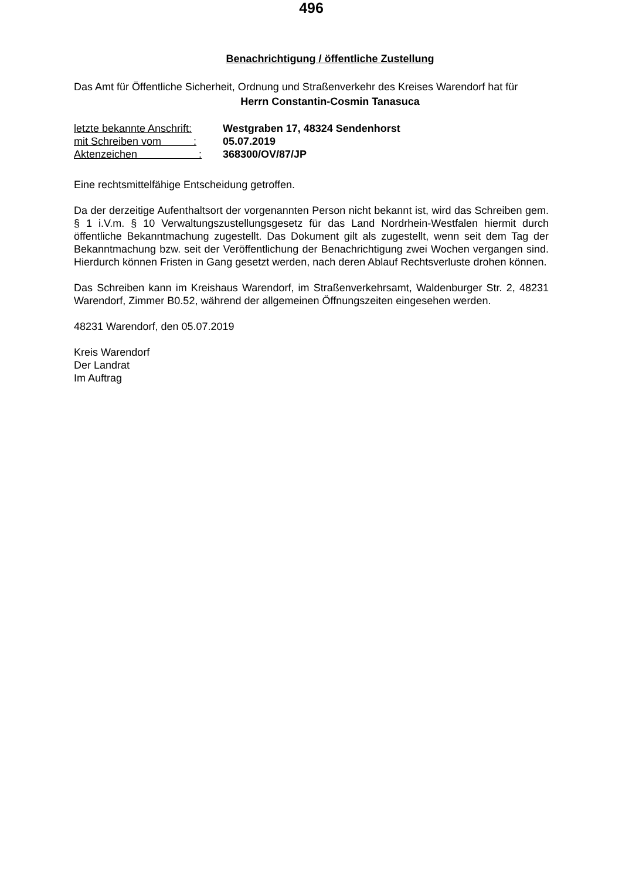496
Benachrichtigung / öffentliche Zustellung
Das Amt für Öffentliche Sicherheit, Ordnung und Straßenverkehr des Kreises Warendorf hat für
Herrn Constantin-Cosmin Tanasuca
letzte bekannte Anschrift: Westgraben 17, 48324 Sendenhorst
mit Schreiben vom : 05.07.2019
Aktenzeichen : 368300/OV/87/JP
Eine rechtsmittelfähige Entscheidung getroffen.
Da der derzeitige Aufenthaltsort der vorgenannten Person nicht bekannt ist, wird das Schreiben gem. § 1 i.V.m. § 10 Verwaltungszustellungsgesetz für das Land Nordrhein-Westfalen hiermit durch öffentliche Bekanntmachung zugestellt. Das Dokument gilt als zugestellt, wenn seit dem Tag der Bekanntmachung bzw. seit der Veröffentlichung der Benachrichtigung zwei Wochen vergangen sind. Hierdurch können Fristen in Gang gesetzt werden, nach deren Ablauf Rechtsverluste drohen können.
Das Schreiben kann im Kreishaus Warendorf, im Straßenverkehrsamt, Waldenburger Str. 2, 48231 Warendorf, Zimmer B0.52, während der allgemeinen Öffnungszeiten eingesehen werden.
48231 Warendorf, den 05.07.2019
Kreis Warendorf
Der Landrat
Im Auftrag